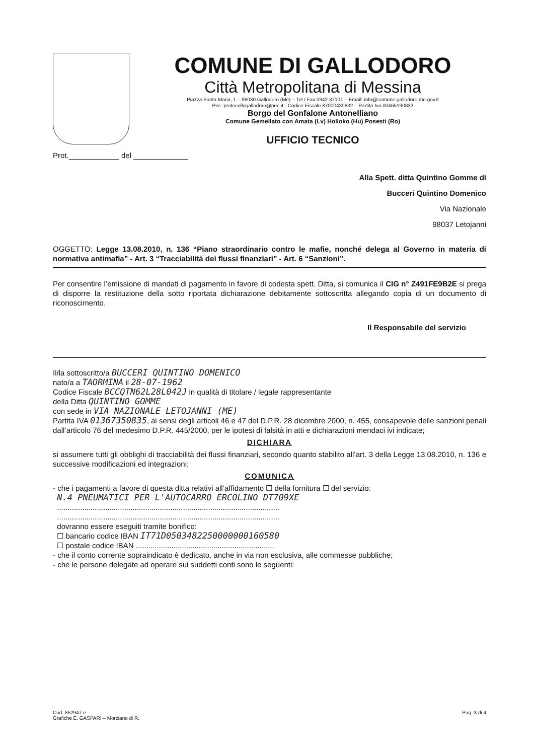COMUNE DI GALLODORO
Città Metropolitana di Messina
Piazza Santa Maria, 1 – 98030 Gallodoro (Me) – Tel / Fax 0942 37101 – Email: info@comune.gallodoro.me.gov.it
Pec: protocollogallodoro@pec.it - Codice Fiscale 87000430832 – Partita Iva 00465190833
Borgo del Gonfalone Antonelliano
Comune Gemellato con Amata (Lv) Holloko (Hu) Posesti (Ro)
UFFICIO TECNICO
Prot.____________ del _____________
Alla Spett. ditta Quintino Gomme di
Bucceri Quintino Domenico
Via Nazionale
98037 Letojanni
OGGETTO: Legge 13.08.2010, n. 136 “Piano straordinario contro le mafie, nonché delega al Governo in materia di normativa antimafia” - Art. 3 “Tracciabilità dei flussi finanziari” - Art. 6 “Sanzioni”.
Per consentire l’emissione di mandati di pagamento in favore di codesta spett. Ditta, si comunica il CIG n° Z491FE9B2E si prega di disporre la restituzione della sotto riportata dichiarazione debitamente sottoscritta allegando copia di un documento di riconoscimento.
Il Responsabile del servizio
Il/la sottoscritto/a BUCCERI QUINTINO DOMENICO
nato/a a TAORMINA il 28-07-1962
Codice Fiscale BCCQTN62L28L042J in qualità di titolare / legale rappresentante
della Ditta QUINTINO GOMME
con sede in VIA NAZIONALE LETOJANNI (ME)
Partita IVA 01367350835, ai sensi degli articoli 46 e 47 del D.P.R. 28 dicembre 2000, n. 455, consapevole delle sanzioni penali dall’articolo 76 del medesimo D.P.R. 445/2000, per le ipotesi di falsità in atti e dichiarazioni mendaci ivi indicate;
DICHIARA
si assumere tutti gli obblighi di tracciabilità dei flussi finanziari, secondo quanto stabilito all’art. 3 della Legge 13.08.2010, n. 136 e successive modificazioni ed integrazioni;
COMUNICA
- che i pagamenti a favore di questa ditta relativi all’affidamento ☐ della fornitura ☐ del servizio:
N.4 PNEUMATICI PER L'AUTOCARRO ERCOLINO DT709XE
..........................................................................................................
..........................................................................................................
dovranno essere eseguiti tramite bonifico:
☐ bancario codice IBAN IT71D0503482250000000160580
☐ postale codice IBAN ..................................................................
- che il conto corrente sopraindicato è dedicato, anche in via non esclusiva, alle commesse pubbliche;
- che le persone delegate ad operare sui suddetti conti sono le seguenti:
Cod. 852947.e
Grafiche E. GASPARI – Morciano di R.
Pag. 3 di 4